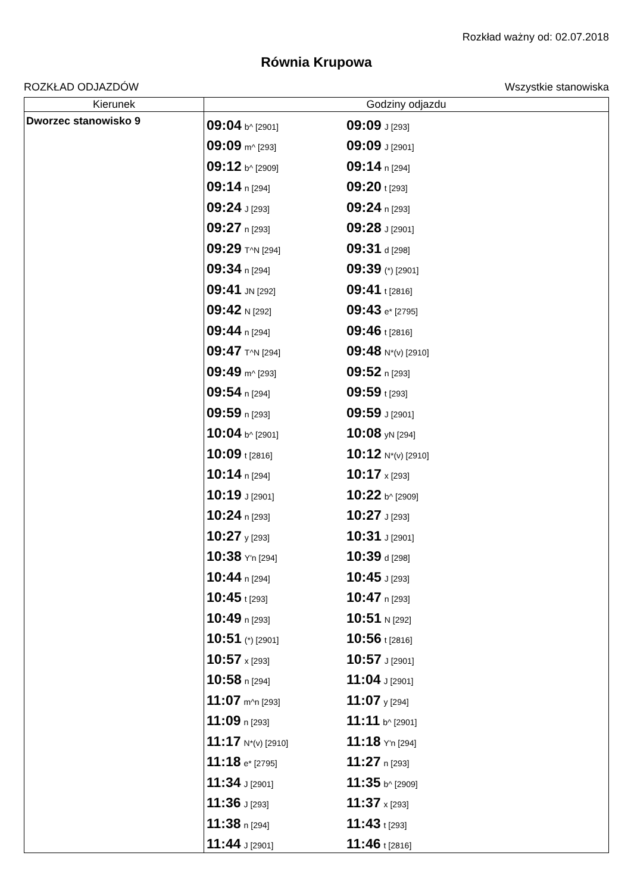Rozkład ważny od: 02.07.2018
Równia Krupowa
ROZKŁAD ODJAZDÓW Wszystkie stanowiska
| Kierunek | Godziny odjazdu |
| --- | --- |
| Dworzec stanowisko 9 | 09:04 b^ [2901] 09:09 J [293] 09:09 m^ [293] 09:09 J [2901] 09:12 b^ [2909] 09:14 n [294] 09:14 n [294] 09:20 t [293] 09:24 J [293] 09:24 n [293] 09:27 n [293] 09:28 J [2901] 09:29 T^N [294] 09:31 d [298] 09:34 n [294] 09:39 (*) [2901] 09:41 JN [292] 09:41 t [2816] 09:42 N [292] 09:43 e* [2795] 09:44 n [294] 09:46 t [2816] 09:47 T^N [294] 09:48 N*(v) [2910] 09:49 m^ [293] 09:52 n [293] 09:54 n [294] 09:59 t [293] 09:59 n [293] 09:59 J [2901] 10:04 b^ [2901] 10:08 yN [294] 10:09 t [2816] 10:12 N*(v) [2910] 10:14 n [294] 10:17 x [293] 10:19 J [2901] 10:22 b^ [2909] 10:24 n [293] 10:27 J [293] 10:27 y [293] 10:31 J [2901] 10:38 Y'n [294] 10:39 d [298] 10:44 n [294] 10:45 J [293] 10:45 t [293] 10:47 n [293] 10:49 n [293] 10:51 N [292] 10:51 (*) [2901] 10:56 t [2816] 10:57 x [293] 10:57 J [2901] 10:58 n [294] 11:04 J [2901] 11:07 m^n [293] 11:07 y [294] 11:09 n [293] 11:11 b^ [2901] 11:17 N*(v) [2910] 11:18 Y'n [294] 11:18 e* [2795] 11:27 n [293] 11:34 J [2901] 11:35 b^ [2909] 11:36 J [293] 11:37 x [293] 11:38 n [294] 11:43 t [293] 11:44 J [2901] 11:46 t [2816] |